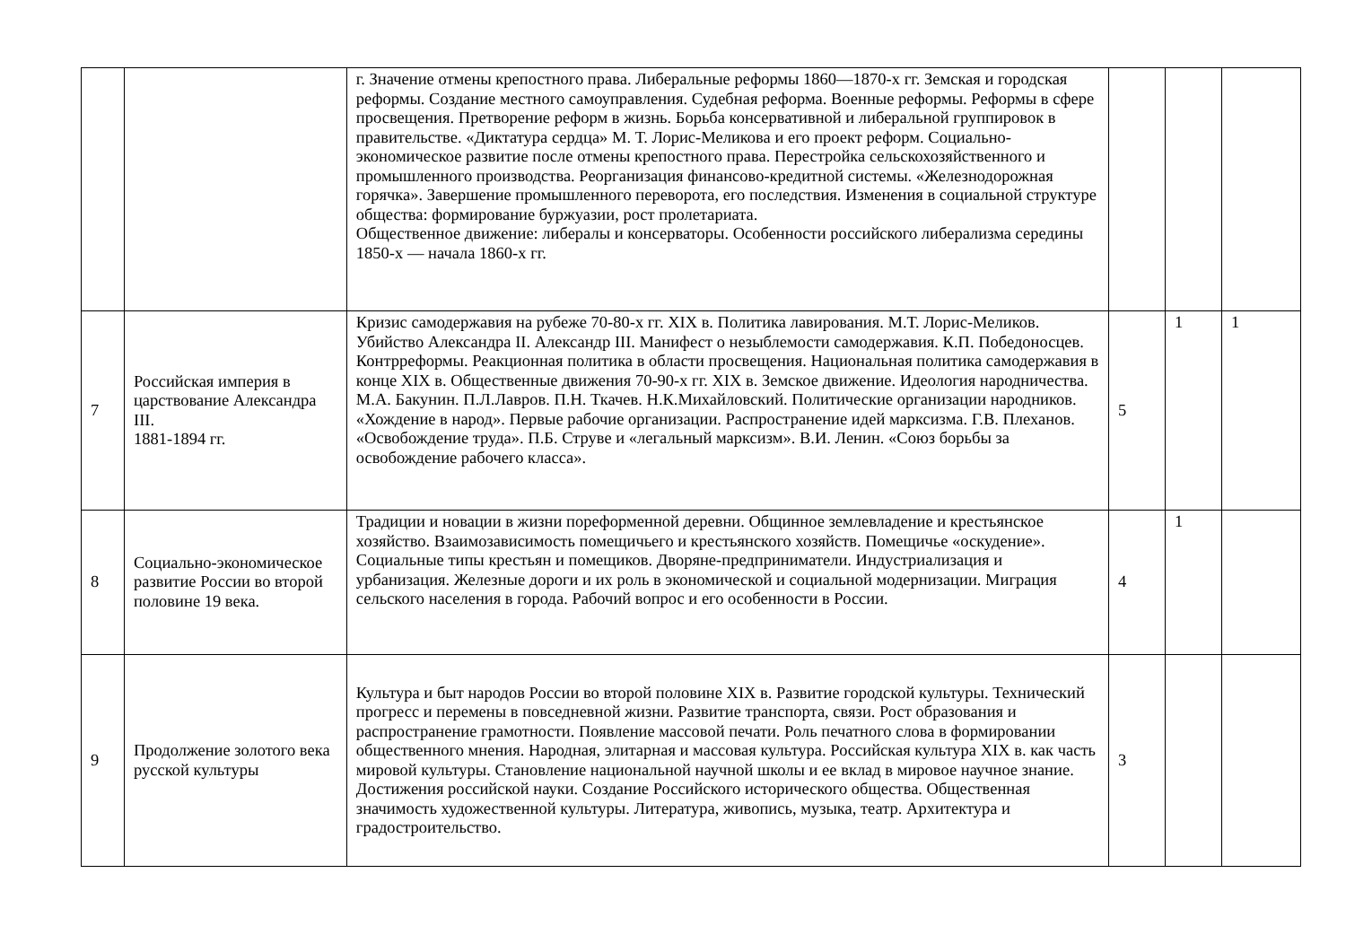| | | г. Значение отмены крепостного права. Либеральные реформы 1860—1870-х гг. Земская и городская реформы. Создание местного самоуправления. Судебная реформа. Военные реформы. Реформы в сфере просвещения. Претворение реформ в жизнь. Борьба консервативной и либеральной группировок в правительстве. «Диктатура сердца» М. Т. Лорис-Меликова и его проект реформ. Социально-экономическое развитие после отмены крепостного права. Перестройка сельскохозяйственного и промышленного производства. Реорганизация финансово-кредитной системы. «Железнодорожная горячка». Завершение промышленного переворота, его последствия. Изменения в социальной структуре общества: формирование буржуазии, рост пролетариата. Общественное движение: либералы и консерваторы. Особенности российского либерализма середины 1850-х — начала 1860-х гг. | | | |
| 7 | Российская империя в царствование Александра III. 1881-1894 гг. | Кризис самодержавия на рубеже 70-80-х гг. XIX в. Политика лавирования. М.Т. Лорис-Меликов. Убийство Александра II. Александр III. Манифест о незыблемости самодержавия. К.П. Победоносцев. Контрреформы. Реакционная политика в области просвещения. Национальная политика самодержавия в конце XIX в. Общественные движения 70-90-х гг. XIX в. Земское движение. Идеология народничества. М.А. Бакунин. П.Л.Лавров. П.Н. Ткачев. Н.К.Михайловский. Политические организации народников. «Хождение в народ». Первые рабочие организации. Распространение идей марксизма. Г.В. Плеханов. «Освобождение труда». П.Б. Струве и «легальный марксизм». В.И. Ленин. «Союз борьбы за освобождение рабочего класса». | 5 | 1 | 1 |
| 8 | Социально-экономическое развитие России во второй половине 19 века. | Традиции и новации в жизни пореформенной деревни. Общинное землевладение и крестьянское хозяйство. Взаимозависимость помещичьего и крестьянского хозяйств. Помещичье «оскудение». Социальные типы крестьян и помещиков. Дворяне-предприниматели. Индустриализация и урбанизация. Железные дороги и их роль в экономической и социальной модернизации. Миграция сельского населения в города. Рабочий вопрос и его особенности в России. | 4 | 1 | |
| 9 | Продолжение золотого века русской культуры | Культура и быт народов России во второй половине XIX в. Развитие городской культуры. Технический прогресс и перемены в повседневной жизни. Развитие транспорта, связи. Рост образования и распространение грамотности. Появление массовой печати. Роль печатного слова в формировании общественного мнения. Народная, элитарная и массовая культура. Российская культура XIX в. как часть мировой культуры. Становление национальной научной школы и ее вклад в мировое научное знание. Достижения российской науки. Создание Российского исторического общества. Общественная значимость художественной культуры. Литература, живопись, музыка, театр. Архитектура и градостроительство. | 3 | | |